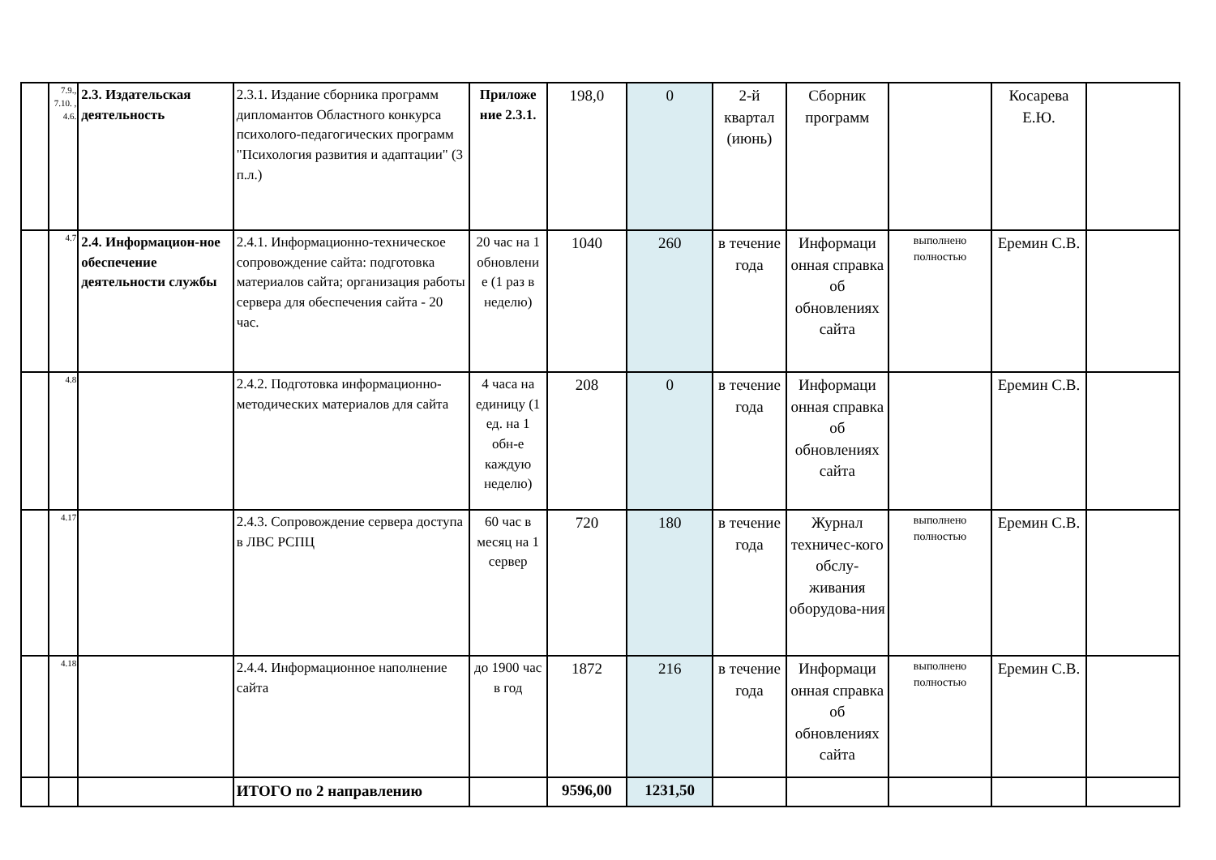| | 7.9., 7.10. , 4.6. | 2.3. Издательская деятельность | 2.3.1. Издание сборника программ дипломантов Областного конкурса психолого-педагогических программ "Психология развития и адаптации" (3 п.л.) | Приложе ние 2.3.1. | 198,0 | 0 | 2-й квартал (июнь) | Сборник программ | | Косарева Е.Ю. | |
| | 4.7 | 2.4. Информацион-ное обеспечение деятельности службы | 2.4.1. Информационно-техническое сопровождение сайта: подготовка материалов сайта; организация работы сервера для обеспечения сайта - 20 час. | 20 час на 1 обновлени е (1 раз в неделю) | 1040 | 260 | в течение года | Информаци онная справка об обновлениях сайта | выполнено полностью | Еремин С.В. | |
| | 4.8 | | 2.4.2. Подготовка информационно-методических материалов для сайта | 4 часа на единицу (1 ед. на 1 обн-е каждую неделю) | 208 | 0 | в течение года | Информаци онная справка об обновлениях сайта | | Еремин С.В. | |
| | 4.17 | | 2.4.3. Сопровождение сервера доступа в ЛВС РСПЦ | 60 час в месяц на 1 сервер | 720 | 180 | в течение года | Журнал техничес-кого обслу-живания оборудова-ния | выполнено полностью | Еремин С.В. | |
| | 4.18 | | 2.4.4. Информационное наполнение сайта | до 1900 час в год | 1872 | 216 | в течение года | Информаци онная справка об обновлениях сайта | выполнено полностью | Еремин С.В. | |
| | | | ИТОГО по 2 направлению | | 9596,00 | 1231,50 | | | | | |